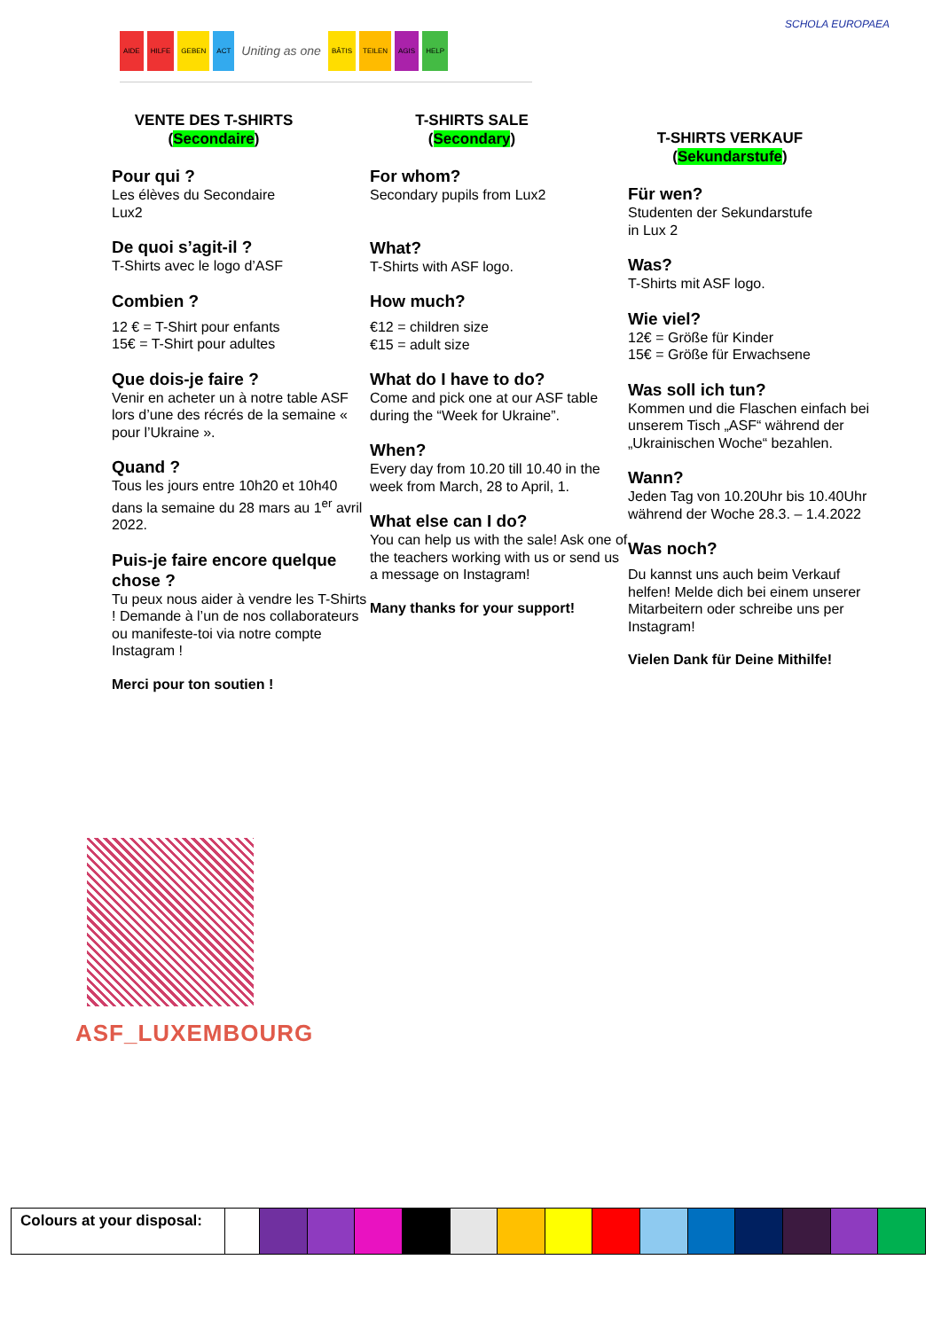AIDE HILFE GEBEN ACT Uniting as one BÂTIS TEILEN AGIS HELP SCHOLA EUROPAEA
VENTE DES T-SHIRTS
(Secondaire)
Pour qui ?
Les élèves du Secondaire
Lux2
De quoi s’agit-il ?
T-Shirts avec le logo d’ASF
Combien ?
12 € = T-Shirt pour enfants
15€ = T-Shirt pour adultes
Que dois-je faire ?
Venir en acheter un à notre table ASF lors d’une des récrés de la semaine « pour l’Ukraine ».
Quand ?
Tous les jours entre 10h20 et 10h40 dans la semaine du 28 mars au 1<sup>er</sup> avril 2022.
Puis-je faire encore quelque chose ?
Tu peux nous aider à vendre les T-Shirts ! Demande à l’un de nos collaborateurs ou manifeste-toi via notre compte Instagram !
Merci pour ton soutien !
T-SHIRTS SALE
(Secondary)
For whom?
Secondary pupils from Lux2
What?
T-Shirts with ASF logo.
How much?
€12 = children size
€15 = adult size
What do I have to do?
Come and pick one at our ASF table during the “Week for Ukraine”.
When?
Every day from 10.20 till 10.40 in the week from March, 28 to April, 1.
What else can I do?
You can help us with the sale! Ask one of the teachers working with us or send us a message on Instagram!
Many thanks for your support!
T-SHIRTS VERKAUF
(Sekundarstufe)
Für wen?
Studenten der Sekundarstufe
in Lux 2
Was?
T-Shirts mit ASF logo.
Wie viel?
12€ = Größe für Kinder
15€ = Größe für Erwachsene
Was soll ich tun?
Kommen und die Flaschen einfach bei unserem Tisch „ASF“ während der „Ukrainischen Woche“ bezahlen.
Wann?
Jeden Tag von 10.20Uhr bis 10.40Uhr während der Woche 28.3. – 1.4.2022
Was noch?
Du kannst uns auch beim Verkauf helfen! Melde dich bei einem unserer Mitarbeitern oder schreibe uns per Instagram!
Vielen Dank für Deine Mithilfe!
ASF_LUXEMBOURG
| Colours at your disposal: | | | | | | | | | | | | | | | |